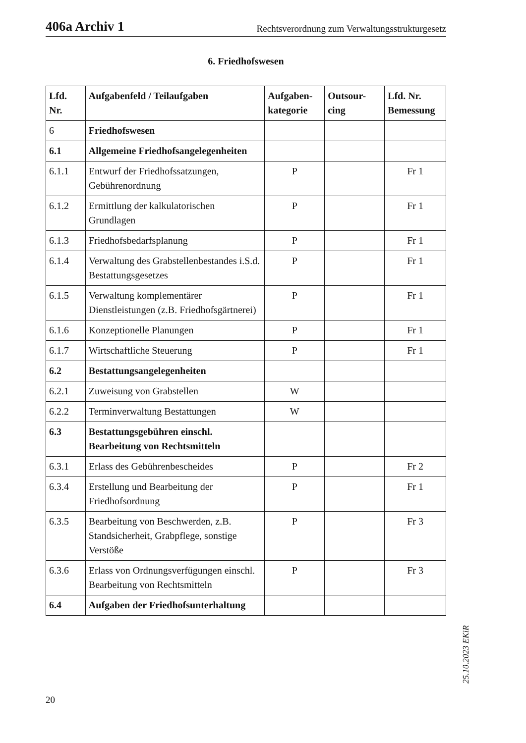406a Archiv 1 Rechtsverordnung zum Verwaltungsstrukturgesetz
6. Friedhofswesen
| Lfd. Nr. | Aufgabenfeld / Teilaufgaben | Aufgaben-kategorie | Outsour-cing | Lfd. Nr. Bemessung |
| --- | --- | --- | --- | --- |
| 6 | Friedhofswesen | | | |
| 6.1 | Allgemeine Friedhofsangelegenheiten | | | |
| 6.1.1 | Entwurf der Friedhofssatzungen, Gebührenordnung | P | | Fr 1 |
| 6.1.2 | Ermittlung der kalkulatorischen Grundlagen | P | | Fr 1 |
| 6.1.3 | Friedhofsbedarfsplanung | P | | Fr 1 |
| 6.1.4 | Verwaltung des Grabstellenbestandes i.S.d. Bestattungsgesetzes | P | | Fr 1 |
| 6.1.5 | Verwaltung komplementärer Dienstleistungen (z.B. Friedhofsgärtnerei) | P | | Fr 1 |
| 6.1.6 | Konzeptionelle Planungen | P | | Fr 1 |
| 6.1.7 | Wirtschaftliche Steuerung | P | | Fr 1 |
| 6.2 | Bestattungsangelegenheiten | | | |
| 6.2.1 | Zuweisung von Grabstellen | W | | |
| 6.2.2 | Terminverwaltung Bestattungen | W | | |
| 6.3 | Bestattungsgebühren einschl. Bearbeitung von Rechtsmitteln | | | |
| 6.3.1 | Erlass des Gebührenbescheides | P | | Fr 2 |
| 6.3.4 | Erstellung und Bearbeitung der Friedhofsordnung | P | | Fr 1 |
| 6.3.5 | Bearbeitung von Beschwerden, z.B. Standsicherheit, Grabpflege, sonstige Verstöße | P | | Fr 3 |
| 6.3.6 | Erlass von Ordnungsverfügungen einschl. Bearbeitung von Rechtsmitteln | P | | Fr 3 |
| 6.4 | Aufgaben der Friedhofsunterhaltung | | | |
25.10.2023 EKiR
20